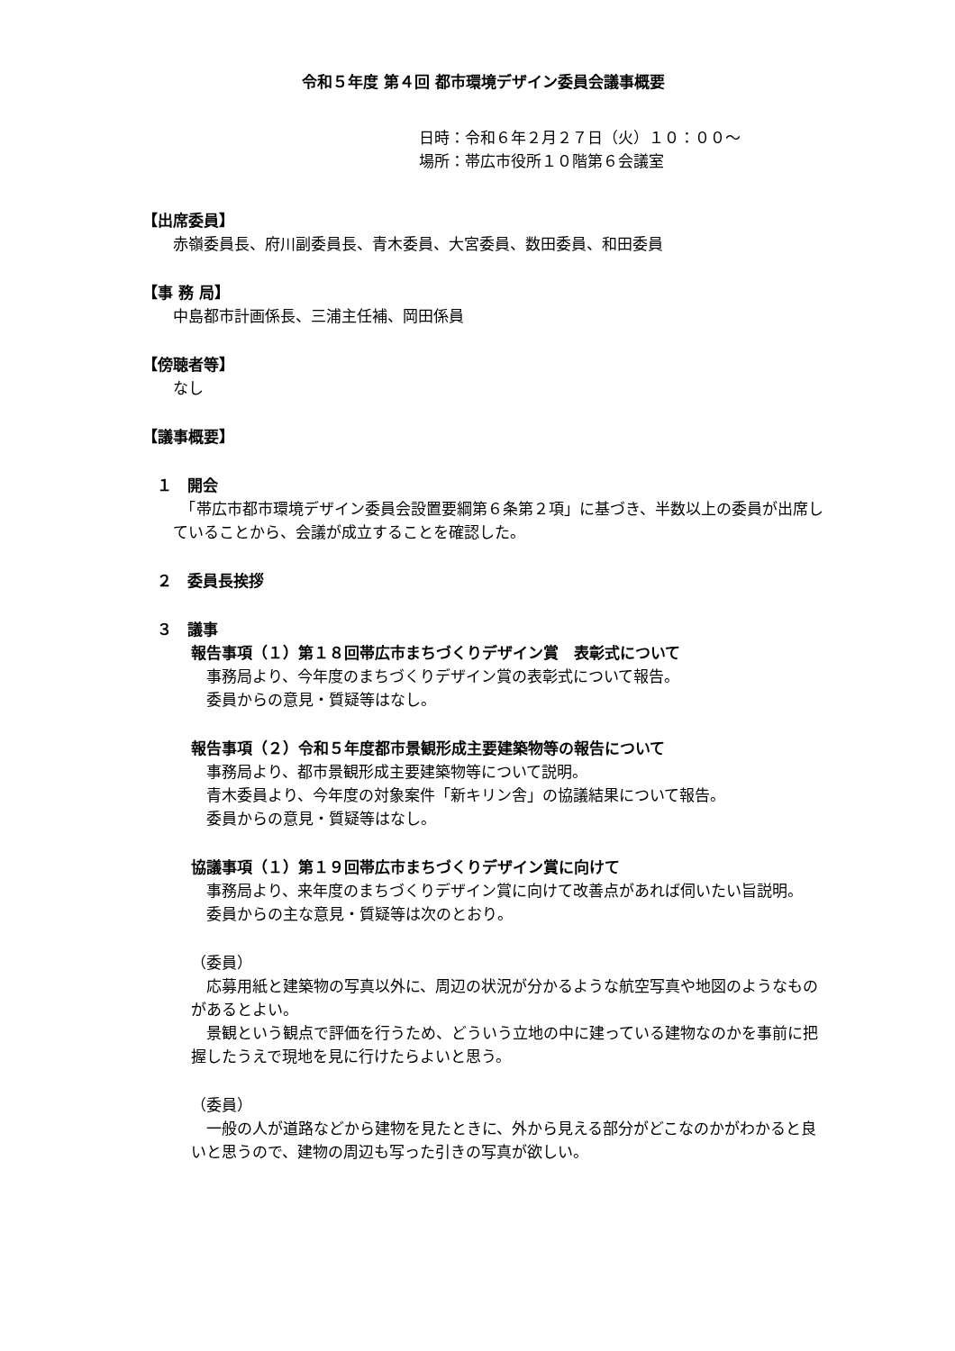令和５年度 第４回 都市環境デザイン委員会議事概要
日時：令和６年２月２７日（火）１０：００～
場所：帯広市役所１０階第６会議室
【出席委員】
赤嶺委員長、府川副委員長、青木委員、大宮委員、数田委員、和田委員
【事 務 局】
中島都市計画係長、三浦主任補、岡田係員
【傍聴者等】
なし
【議事概要】
１　開会
　「帯広市都市環境デザイン委員会設置要綱第６条第２項」に基づき、半数以上の委員が出席していることから、会議が成立することを確認した。
２　委員長挨拶
３　議事
報告事項（１）第１８回帯広市まちづくりデザイン賞　表彰式について
　事務局より、今年度のまちづくりデザイン賞の表彰式について報告。
　委員からの意見・質疑等はなし。
報告事項（２）令和５年度都市景観形成主要建築物等の報告について
　事務局より、都市景観形成主要建築物等について説明。
　青木委員より、今年度の対象案件「新キリン舎」の協議結果について報告。
　委員からの意見・質疑等はなし。
協議事項（１）第１９回帯広市まちづくりデザイン賞に向けて
　事務局より、来年度のまちづくりデザイン賞に向けて改善点があれば伺いたい旨説明。
　委員からの主な意見・質疑等は次のとおり。
（委員）
　応募用紙と建築物の写真以外に、周辺の状況が分かるような航空写真や地図のようなものがあるとよい。
　景観という観点で評価を行うため、どういう立地の中に建っている建物なのかを事前に把握したうえで現地を見に行けたらよいと思う。
（委員）
　一般の人が道路などから建物を見たときに、外から見える部分がどこなのかがわかると良いと思うので、建物の周辺も写った引きの写真が欲しい。